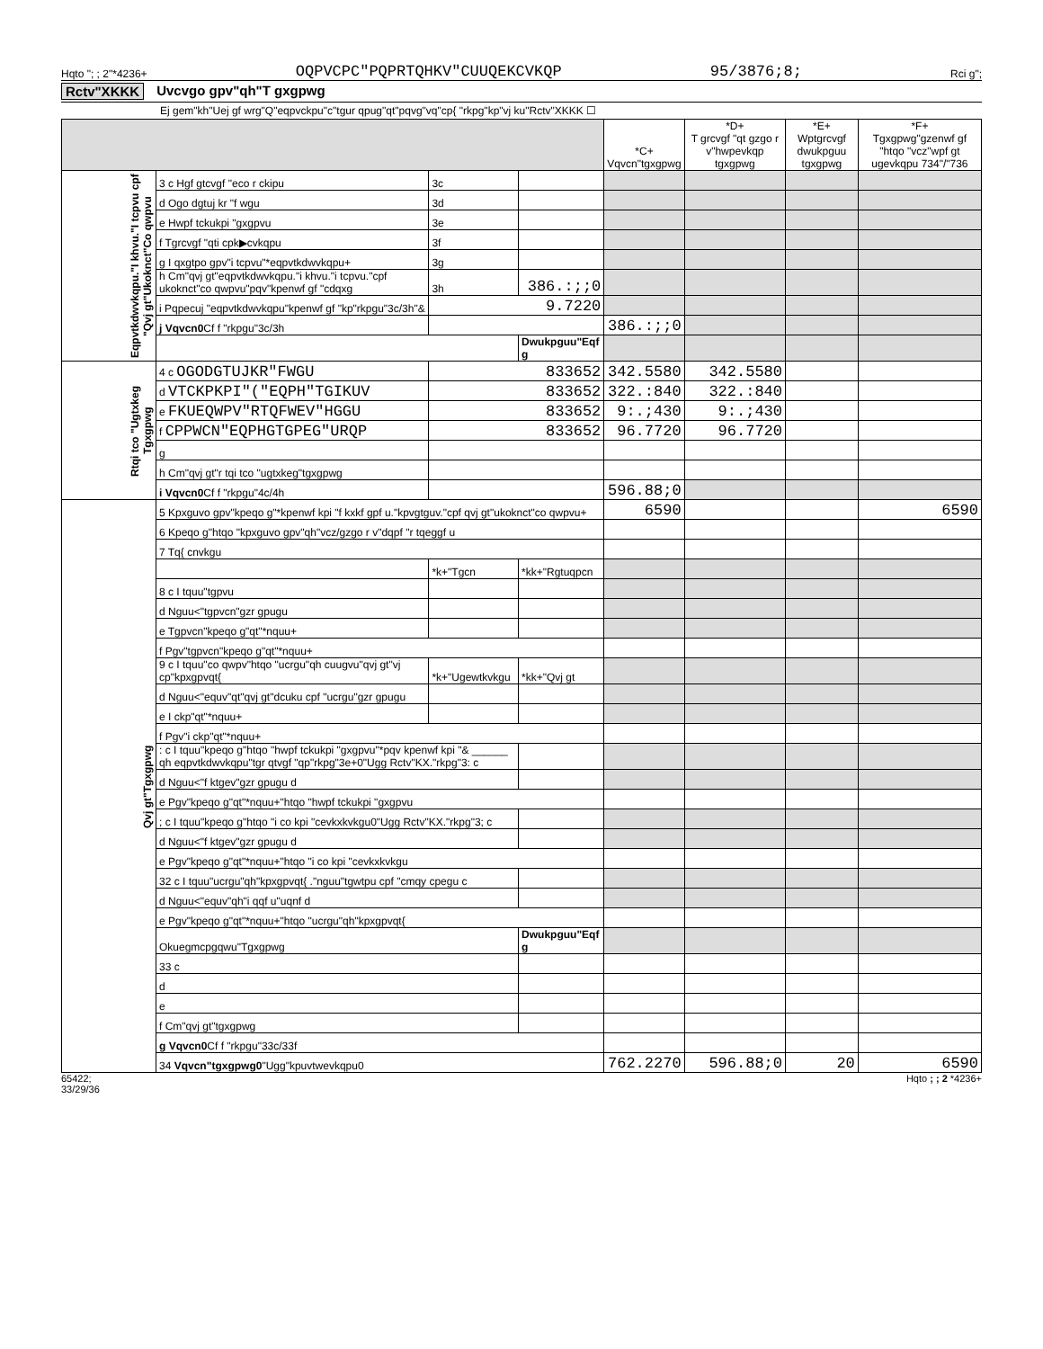Hqto "; ; 2"*4236+ OQPVCPC"PQPRTQHKV"CUUQEKCVKQP 95/3876;8; Rci g";
Rctv"XKKK Uvcvgo gpv"qh"T gxgpwg
Ej gem"kh"Uej gf wrg"Q"eqpvckpu"c"tgur qpug"qt"pqvg"vq"cp{ "rkpg"kp"vj ku"Rctv"XKKK ☐
| | | | | *C+ Vqvcn"tgxgpwg | *D+ T grcvgf "qt gzgo r v"hwpevkqp tgxgpwg | *E+ Wptgrcvgf dwukpguu tgxgpwg | *F+ Tgxgpwg"gzenwf gf "htqo "vcz"wpf gt ugevkqpu 734"/"736 |
| --- | --- | --- | --- | --- | --- | --- | --- |
| Eqpvtkdwvkqpu."I khvu."I tcpvu cpf "Qvj gt"Ukoknct"Co qwpvu | 3 c Hgf gtcvgf "eco r ckipu | 3c | | | | | |
| | d Ogo dgtuj kr "f wgu | 3d | | | | | |
| | e Hwpf tckukpi "gxgpvu | 3e | | | | | |
| | f Tgrcvgf "qti cpk▶cvkqpu | 3f | | | | | |
| | g I qxgtpo gpv"i tcpvu"*eqpvtkdwvkqpu+ | 3g | | | | | |
| | h Cm"qvj gt"eqpvtkdwvkqpu."i khvu."i tcpvu."cpf ukoknct"co qwpvu"pqv"kpenwf gf "cdqxg | 3h | 386.:;;0 | | | | |
| | i Pqpecuj "eqpvtkdwvkqpu"kpenwf gf "kp"rkpgu"3c/3h"& | 9.7220 | | | | | |
| | j Vqvcn0 Cf f "rkpgu"3c/3h | | | 386.:;;0 | | | |
| | | | Dwukpguu"Eqf g | | | | |
| Rtqi tco "Ugtxkeg Tgxgpwg | 4 c OGODGTUJKR"FWGU | 833652 | | 342.5580 | 342.5580 | | |
| | d VTCKPKPI"("EQPH"TGIKUV | 833652 | | 322.:840 | 322.:840 | | |
| | e FKUEQWPV"RTQFWEV"HGGU | 833652 | | 9:.;430 | 9:.;430 | | |
| | f CPPWCN"EQPHGTGPEG"URQP | 833652 | | 96.7720 | 96.7720 | | |
| | g | | | | | | |
| | h Cm"qvj gt"r tqi tco "ugtxkeg"tgxgpwg | | | | | | |
| | i Vqvcn0 Cf f "rkpgu"4c/4h | | | 596.88;0 | | | |
| Qvj gt"Tgxgpwg | 5 Kpxguvo gpv"kpeqo g"*kpenwf kpi "f kxkf gpf u."kpvgtguv."cpf qvj gt"ukoknct"co qwpvu+ | | | 6590 | | | 6590 |
| | 6 Kpeqo g"htqo "kpxguvo gpv"qh"vcz/gzgo r v"dqpf "r tqeggf u | | | | | | |
| | 7 Tq{ cnvkgu | | | | | | |
| | | *k+"Tgcn | *kk+"Rgtuqpcn | | | | |
| | 8 c I tquu"tgpvu | | | | | | |
| | d Nguu<"tgpvcn"gzr gpugu | | | | | | |
| | e Tgpvcn"kpeqo g"qt"*nquu+ | | | | | | |
| | f Pgv"tgpvcn"kpeqo g"qt"*nquu+ | | | | | | |
| | 9 c I tquu"co qwpv"htqo "ucrgu"qh cuugvu"qvj gt"vj cp"kpxgpvqt{ | *k+"Ugewtkvkgu | *kk+"Qvj gt | | | | |
| | d Nguu<"equv"qt"qvj gt"dcuku cpf "ucrgu"gzr gpugu | | | | | | |
| | e I ckp"qt"*nquu+ | | | | | | |
| | f Pgv"i ckp"qt"*nquu+ | | | | | | |
| | : c I tquu"kpeqo g"htqo "hwpf tckukpi "gxgpvu"*pqv kpenwf kpi "& ______ qh eqpvtkdwvkqpu"tgr qtvgf "qp"rkpg"3e+0"Ugg Rctv"KX."rkpg"3: c | | | | | | |
| | d Nguu<"f ktgev"gzr gpugu d | | | | | | |
| | e Pgv"kpeqo g"qt"*nquu+"htqo "hwpf tckukpi "gxgpvu | | | | | | |
| | ; c I tquu"kpeqo g"htqo "i co kpi "cevkxkvkgu0"Ugg Rctv"KX."rkpg"3; c | | | | | | |
| | d Nguu<"f ktgev"gzr gpugu d | | | | | | |
| | e Pgv"kpeqo g"qt"*nquu+"htqo "i co kpi "cevkxkvkgu | | | | | | |
| | 32 c I tquu"ucrgu"qh"kpxgpvqt{ ."nguu"tgwtpu cpf "cmqy cpegu c | | | | | | |
| | d Nguu<"equv"qh"i qqf u"uqnf d | | | | | | |
| | e Pgv"kpeqo g"qt"*nquu+"htqo "ucrgu"qh"kpxgpvqt{ | | | | | | |
| | Okuegmcpgqwu"Tgxgpwg | | Dwukpguu"Eqf g | | | | |
| | 33 c | | | | | | |
| | d | | | | | | |
| | e | | | | | | |
| | f Cm"qvj gt"tgxgpwg | | | | | | |
| | g Vqvcn0 Cf f "rkpgu"33c/33f | | | | | | |
| | 34 Vqvcn"tgxgpwg0 "Ugg"kpuvtwevkqpu0 | | | 762.2270 | 596.88;0 | 20 | 6590 |
65422;
33/29/36 Hqto ; ; 2 *4236+